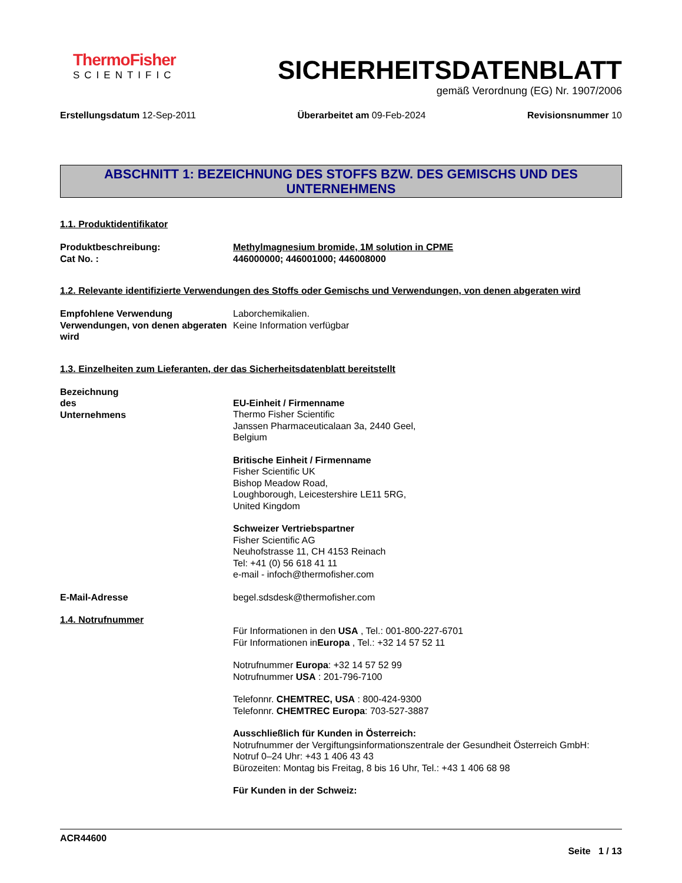ThermoFisher
SCIENTIFIC
SICHERHEITSDATENBLATT
gemäß Verordnung (EG) Nr. 1907/2006
Erstellungsdatum 12-Sep-2011 Überarbeitet am 09-Feb-2024 Revisionsnummer 10
ABSCHNITT 1: BEZEICHNUNG DES STOFFS BZW. DES GEMISCHS UND DES UNTERNEHMENS
1.1. Produktidentifikator
Produktbeschreibung:
Cat No. :
Methylmagnesium bromide, 1M solution in CPME
446000000; 446001000; 446008000
1.2. Relevante identifizierte Verwendungen des Stoffs oder Gemischs und Verwendungen, von denen abgeraten wird
Empfohlene Verwendung
Verwendungen, von denen abgeraten wird
Laborchemikalien.
Keine Information verfügbar
1.3. Einzelheiten zum Lieferanten, der das Sicherheitsdatenblatt bereitstellt
Bezeichnung des Unternehmens
EU-Einheit / Firmenname
Thermo Fisher Scientific
Janssen Pharmaceuticalaan 3a, 2440 Geel,
Belgium
Britische Einheit / Firmenname
Fisher Scientific UK
Bishop Meadow Road,
Loughborough, Leicestershire LE11 5RG,
United Kingdom
Schweizer Vertriebspartner
Fisher Scientific AG
Neuhofstrasse 11, CH 4153 Reinach
Tel: +41 (0) 56 618 41 11
e-mail - infoch@thermofisher.com
E-Mail-Adresse begel.sdsdesk@thermofisher.com
1.4. Notrufnummer
Für Informationen in den USA , Tel.: 001-800-227-6701
Für Informationen inEuropa , Tel.: +32 14 57 52 11
Notrufnummer Europa: +32 14 57 52 99
Notrufnummer USA : 201-796-7100
Telefonnr. CHEMTREC, USA : 800-424-9300
Telefonnr. CHEMTREC Europa: 703-527-3887
Ausschließlich für Kunden in Österreich:
Notrufnummer der Vergiftungsinformationszentrale der Gesundheit Österreich GmbH:
Notruf 0–24 Uhr: +43 1 406 43 43
Bürozeiten: Montag bis Freitag, 8 bis 16 Uhr, Tel.: +43 1 406 68 98
Für Kunden in der Schweiz:
ACR44600
Seite 1 / 13